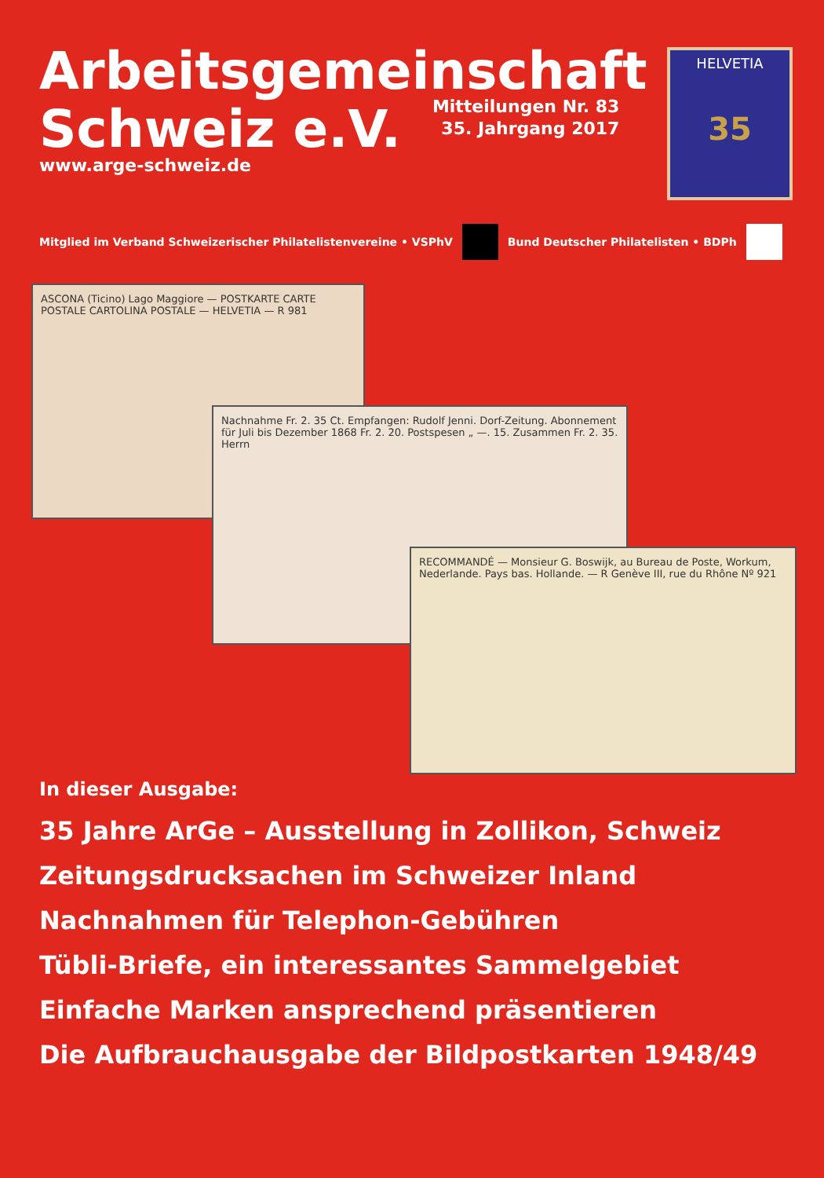Arbeitsgemeinschaft
Schweiz e.V.
Mitteilungen Nr. 83
35. Jahrgang 2017
www.arge-schweiz.de
HELVETIA
35
Mitglied im Verband Schweizerischer Philatelistenvereine • VSPhV
Bund Deutscher Philatelisten • BDPh
ASCONA (Ticino) Lago Maggiore — POSTKARTE CARTE POSTALE CARTOLINA POSTALE — HELVETIA — R 981
Nachnahme Fr. 2. 35 Ct. Empfangen: Rudolf Jenni. Dorf-Zeitung. Abonnement für Juli bis Dezember 1868 Fr. 2. 20. Postspesen „ —. 15. Zusammen Fr. 2. 35. Herrn
RECOMMANDÉ — Monsieur G. Boswijk, au Bureau de Poste, Workum, Nederlande. Pays bas. Hollande. — R Genève III, rue du Rhône Nº 921
In dieser Ausgabe:
35 Jahre ArGe – Ausstellung in Zollikon, Schweiz
Zeitungsdrucksachen im Schweizer Inland
Nachnahmen für Telephon-Gebühren
Tübli-Briefe, ein interessantes Sammelgebiet
Einfache Marken ansprechend präsentieren
Die Aufbrauchausgabe der Bildpostkarten 1948/49